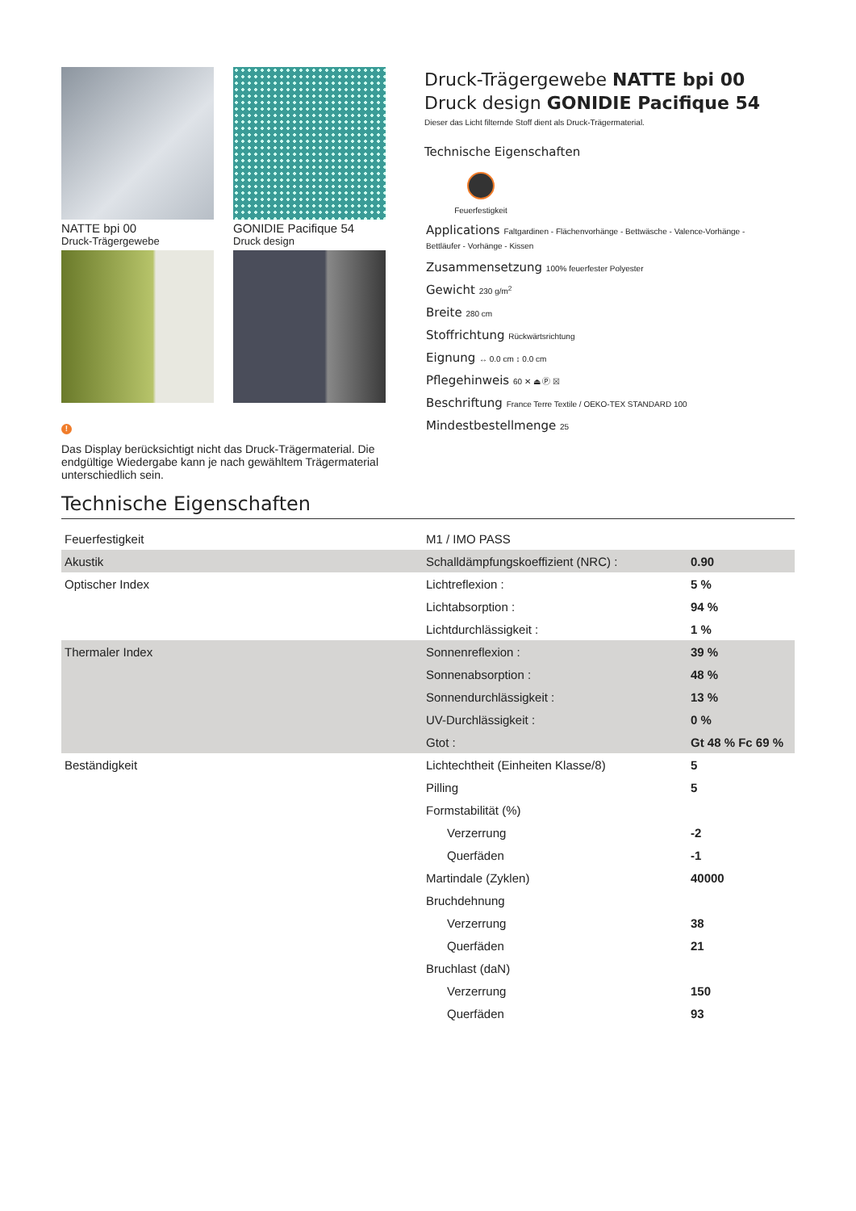NATTE bpi 00
Druck-Trägergewebe
GONIDIE Pacifique 54
Druck design
!
Das Display berücksichtigt nicht das Druck-Trägermaterial. Die endgültige Wiedergabe kann je nach gewähltem Trägermaterial unterschiedlich sein.
Druck-Trägergewebe NATTE bpi 00
Druck design GONIDIE Pacifique 54
Dieser das Licht filternde Stoff dient als Druck-Trägermaterial.
Technische Eigenschaften
Feuerfestigkeit
Applications Faltgardinen - Flächenvorhänge - Bettwäsche - Valence-Vorhänge - Bettläufer - Vorhänge - Kissen
Zusammensetzung 100% feuerfester Polyester
Gewicht 230 g/m<sup>2</sup>
Breite 280 cm
Stoffrichtung Rückwärtsrichtung
Eignung ↔ 0.0 cm ↕ 0.0 cm
Pflegehinweis 60 ✕ ⏏ Ⓟ ☒
Beschriftung France Terre Textile / OEKO-TEX STANDARD 100
Mindestbestellmenge 25
Technische Eigenschaften
| Feuerfestigkeit | M1 / IMO PASS | |
| Akustik | Schalldämpfungskoeffizient (NRC) : | 0.90 |
| Optischer Index | Lichtreflexion : | 5 % |
| | Lichtabsorption : | 94 % |
| | Lichtdurchlässigkeit : | 1 % |
| Thermaler Index | Sonnenreflexion : | 39 % |
| | Sonnenabsorption : | 48 % |
| | Sonnendurchlässigkeit : | 13 % |
| | UV-Durchlässigkeit : | 0 % |
| | Gtot : | Gt 48 % Fc 69 % |
| Beständigkeit | Lichtechtheit (Einheiten Klasse/8) | 5 |
| | Pilling | 5 |
| | Formstabilität (%) | |
| | Verzerrung | -2 |
| | Querfäden | -1 |
| | Martindale (Zyklen) | 40000 |
| | Bruchdehnung | |
| | Verzerrung | 38 |
| | Querfäden | 21 |
| | Bruchlast (daN) | |
| | Verzerrung | 150 |
| | Querfäden | 93 |